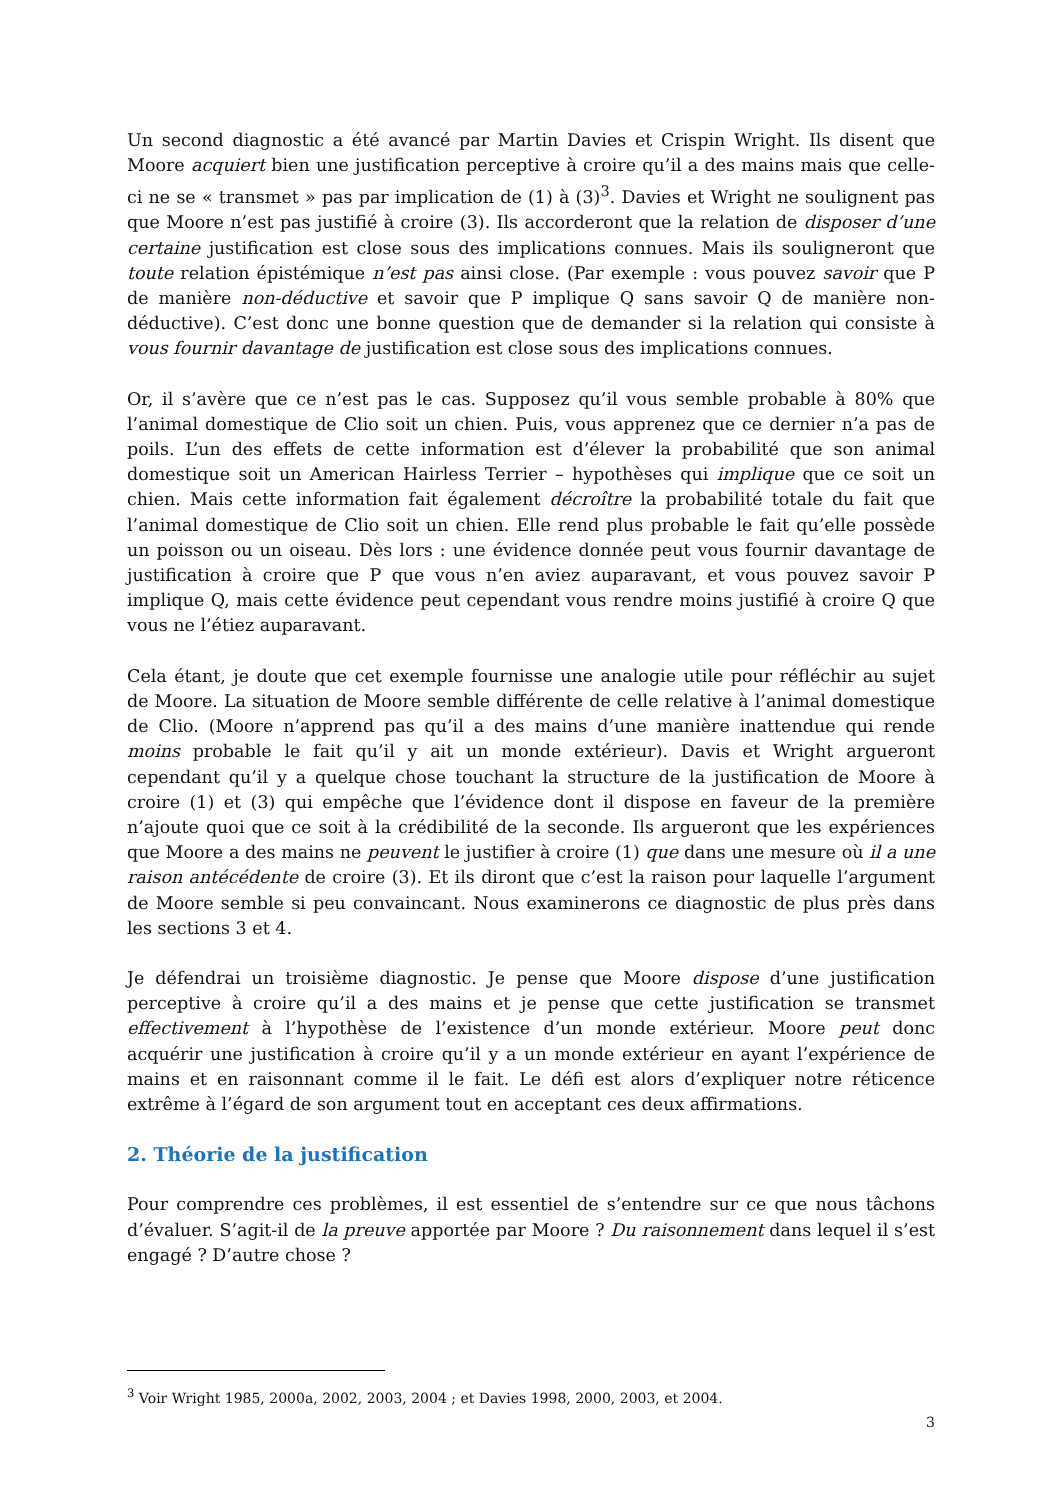Un second diagnostic a été avancé par Martin Davies et Crispin Wright. Ils disent que Moore acquiert bien une justification perceptive à croire qu’il a des mains mais que celle-ci ne se « transmet » pas par implication de (1) à (3)<sup>3</sup>. Davies et Wright ne soulignent pas que Moore n’est pas justifié à croire (3). Ils accorderont que la relation de disposer d’une certaine justification est close sous des implications connues. Mais ils souligneront que toute relation épistémique n’est pas ainsi close. (Par exemple : vous pouvez savoir que P de manière non-déductive et savoir que P implique Q sans savoir Q de manière non-déductive). C’est donc une bonne question que de demander si la relation qui consiste à vous fournir davantage de justification est close sous des implications connues.
Or, il s’avère que ce n’est pas le cas. Supposez qu’il vous semble probable à 80% que l’animal domestique de Clio soit un chien. Puis, vous apprenez que ce dernier n’a pas de poils. L’un des effets de cette information est d’élever la probabilité que son animal domestique soit un American Hairless Terrier – hypothèses qui implique que ce soit un chien. Mais cette information fait également décroître la probabilité totale du fait que l’animal domestique de Clio soit un chien. Elle rend plus probable le fait qu’elle possède un poisson ou un oiseau. Dès lors : une évidence donnée peut vous fournir davantage de justification à croire que P que vous n’en aviez auparavant, et vous pouvez savoir P implique Q, mais cette évidence peut cependant vous rendre moins justifié à croire Q que vous ne l’étiez auparavant.
Cela étant, je doute que cet exemple fournisse une analogie utile pour réfléchir au sujet de Moore. La situation de Moore semble différente de celle relative à l’animal domestique de Clio. (Moore n’apprend pas qu’il a des mains d’une manière inattendue qui rende moins probable le fait qu’il y ait un monde extérieur). Davis et Wright argueront cependant qu’il y a quelque chose touchant la structure de la justification de Moore à croire (1) et (3) qui empêche que l’évidence dont il dispose en faveur de la première n’ajoute quoi que ce soit à la crédibilité de la seconde. Ils argueront que les expériences que Moore a des mains ne peuvent le justifier à croire (1) que dans une mesure où il a une raison antécédente de croire (3). Et ils diront que c’est la raison pour laquelle l’argument de Moore semble si peu convaincant. Nous examinerons ce diagnostic de plus près dans les sections 3 et 4.
Je défendrai un troisième diagnostic. Je pense que Moore dispose d’une justification perceptive à croire qu’il a des mains et je pense que cette justification se transmet effectivement à l’hypothèse de l’existence d’un monde extérieur. Moore peut donc acquérir une justification à croire qu’il y a un monde extérieur en ayant l’expérience de mains et en raisonnant comme il le fait. Le défi est alors d’expliquer notre réticence extrême à l’égard de son argument tout en acceptant ces deux affirmations.
2. Théorie de la justification
Pour comprendre ces problèmes, il est essentiel de s’entendre sur ce que nous tâchons d’évaluer. S’agit-il de la preuve apportée par Moore ? Du raisonnement dans lequel il s’est engagé ? D’autre chose ?
<sup>3</sup> Voir Wright 1985, 2000a, 2002, 2003, 2004 ; et Davies 1998, 2000, 2003, et 2004.
3